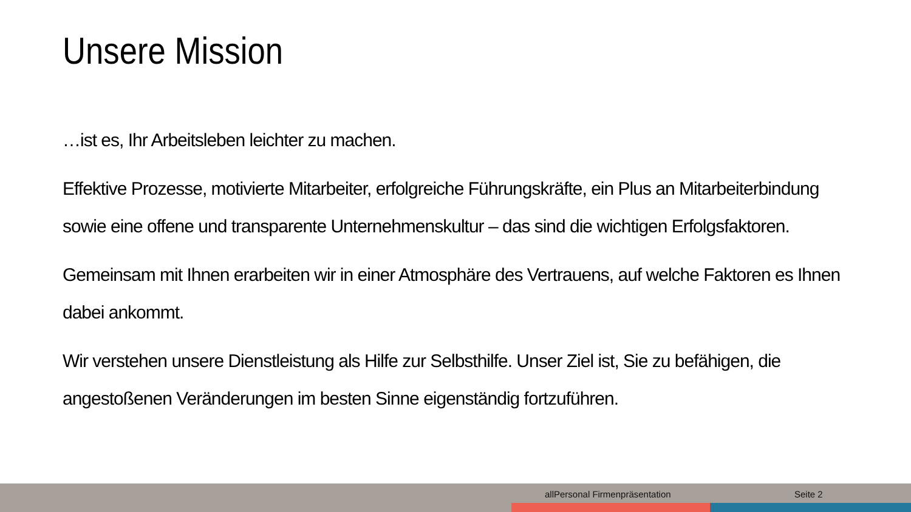Unsere Mission
…ist es, Ihr Arbeitsleben leichter zu machen.
Effektive Prozesse, motivierte Mitarbeiter, erfolgreiche Führungskräfte, ein Plus an Mitarbeiterbindung sowie eine offene und transparente Unternehmenskultur – das sind die wichtigen Erfolgsfaktoren.
Gemeinsam mit Ihnen erarbeiten wir in einer Atmosphäre des Vertrauens, auf welche Faktoren es Ihnen dabei ankommt.
Wir verstehen unsere Dienstleistung als Hilfe zur Selbsthilfe. Unser Ziel ist, Sie zu befähigen, die angestoßenen Veränderungen im besten Sinne eigenständig fortzuführen.
allPersonal Firmenpräsentation Seite 2